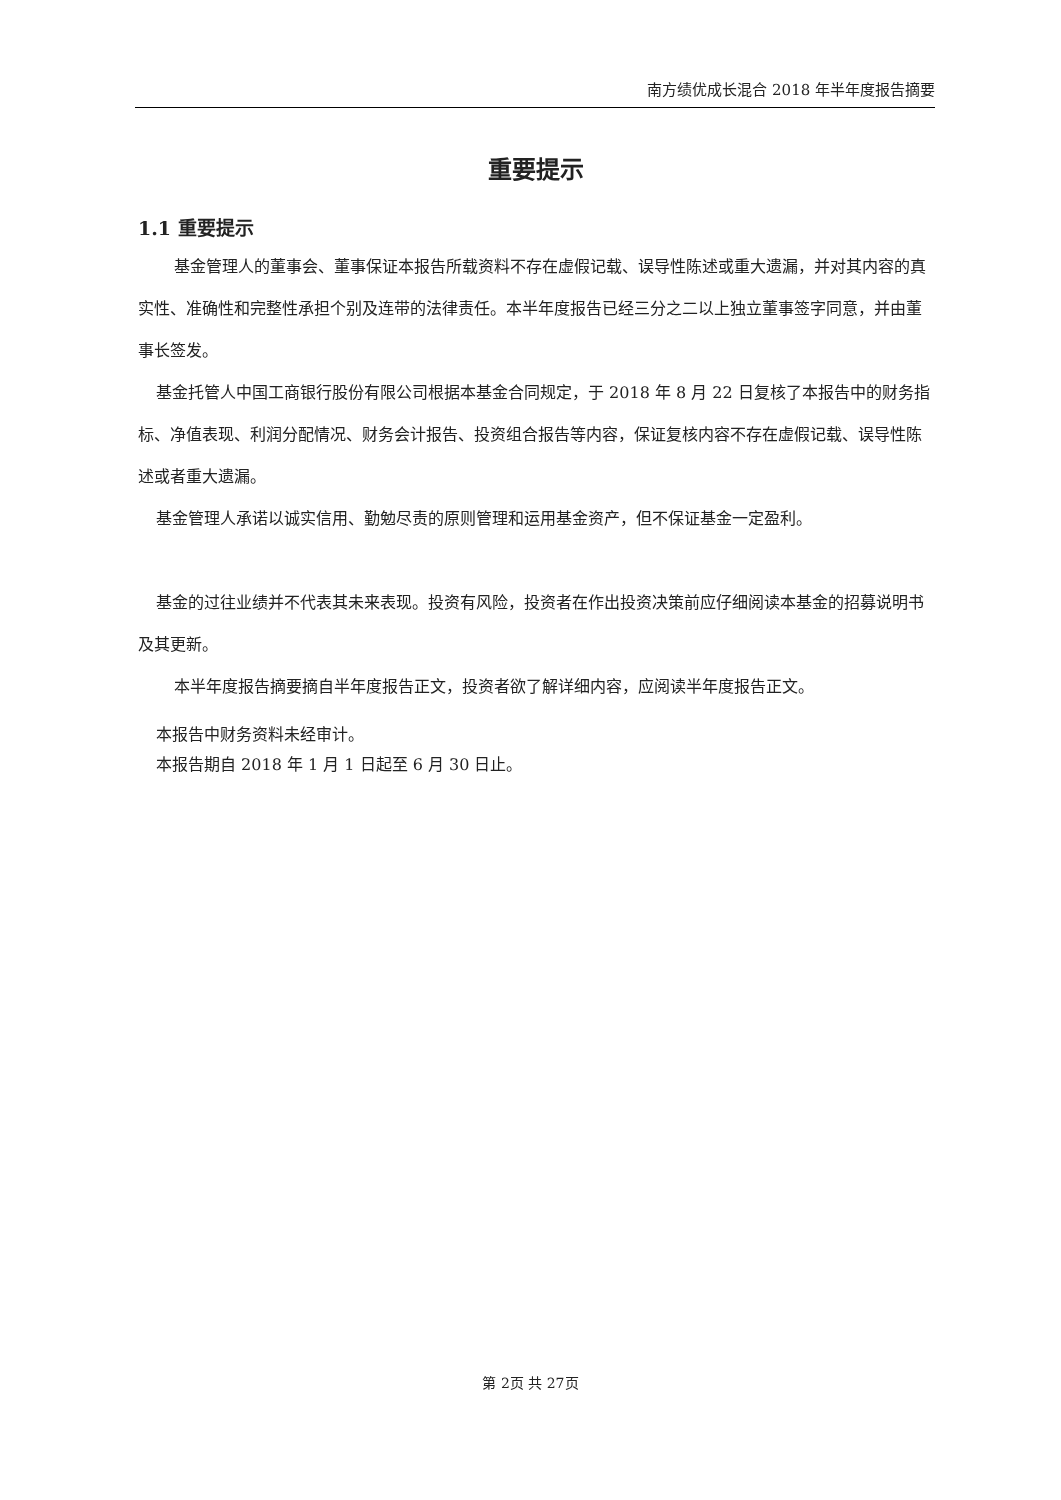南方绩优成长混合 2018 年半年度报告摘要
重要提示
1.1 重要提示
基金管理人的董事会、董事保证本报告所载资料不存在虚假记载、误导性陈述或重大遗漏，并对其内容的真实性、准确性和完整性承担个别及连带的法律责任。本半年度报告已经三分之二以上独立董事签字同意，并由董事长签发。
基金托管人中国工商银行股份有限公司根据本基金合同规定，于 2018 年 8 月 22 日复核了本报告中的财务指标、净值表现、利润分配情况、财务会计报告、投资组合报告等内容，保证复核内容不存在虚假记载、误导性陈述或者重大遗漏。
基金管理人承诺以诚实信用、勤勉尽责的原则管理和运用基金资产，但不保证基金一定盈利。
基金的过往业绩并不代表其未来表现。投资有风险，投资者在作出投资决策前应仔细阅读本基金的招募说明书及其更新。
本半年度报告摘要摘自半年度报告正文，投资者欲了解详细内容，应阅读半年度报告正文。
本报告中财务资料未经审计。
本报告期自 2018 年 1 月 1 日起至 6 月 30 日止。
第 2页 共 27页